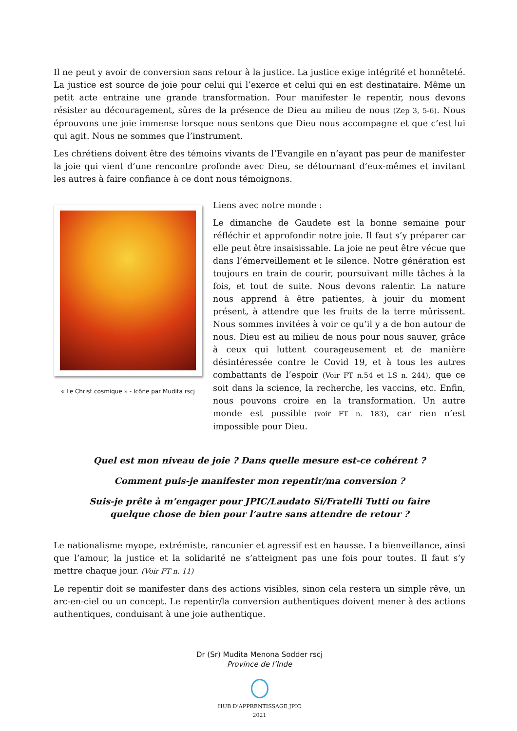Il ne peut y avoir de conversion sans retour à la justice. La justice exige intégrité et honnêteté. La justice est source de joie pour celui qui l’exerce et celui qui en est destinataire. Même un petit acte entraine une grande transformation. Pour manifester le repentir, nous devons résister au découragement, sûres de la présence de Dieu au milieu de nous (Zep 3, 5-6). Nous éprouvons une joie immense lorsque nous sentons que Dieu nous accompagne et que c’est lui qui agit. Nous ne sommes que l’instrument.
Les chrétiens doivent être des témoins vivants de l’Evangile en n’ayant pas peur de manifester la joie qui vient d’une rencontre profonde avec Dieu, se détournant d’eux-mêmes et invitant les autres à faire confiance à ce dont nous témoignons.
« Le Christ cosmique » - Icône par Mudita rscj
Liens avec notre monde :
Le dimanche de Gaudete est la bonne semaine pour réfléchir et approfondir notre joie. Il faut s’y préparer car elle peut être insaisissable. La joie ne peut être vécue que dans l’émerveillement et le silence. Notre génération est toujours en train de courir, poursuivant mille tâches à la fois, et tout de suite. Nous devons ralentir. La nature nous apprend à être patientes, à jouir du moment présent, à attendre que les fruits de la terre mûrissent. Nous sommes invitées à voir ce qu’il y a de bon autour de nous. Dieu est au milieu de nous pour nous sauver, grâce à ceux qui luttent courageusement et de manière désintéressée contre le Covid 19, et à tous les autres combattants de l’espoir (Voir FT n.54 et LS n. 244), que ce soit dans la science, la recherche, les vaccins, etc. Enfin, nous pouvons croire en la transformation. Un autre monde est possible (voir FT n. 183), car rien n’est impossible pour Dieu.
Quel est mon niveau de joie ? Dans quelle mesure est-ce cohérent ?
Comment puis-je manifester mon repentir/ma conversion ?
Suis-je prête à m’engager pour JPIC/Laudato Si/Fratelli Tutti ou faire
quelque chose de bien pour l’autre sans attendre de retour ?
Le nationalisme myope, extrémiste, rancunier et agressif est en hausse. La bienveillance, ainsi que l’amour, la justice et la solidarité ne s’atteignent pas une fois pour toutes. Il faut s’y mettre chaque jour. (Voir FT n. 11)
Le repentir doit se manifester dans des actions visibles, sinon cela restera un simple rêve, un arc-en-ciel ou un concept. Le repentir/la conversion authentiques doivent mener à des actions authentiques, conduisant à une joie authentique.
Dr (Sr) Mudita Menona Sodder rscj
Province de l’Inde
HUB D’APPRENTISSAGE JPIC
2021